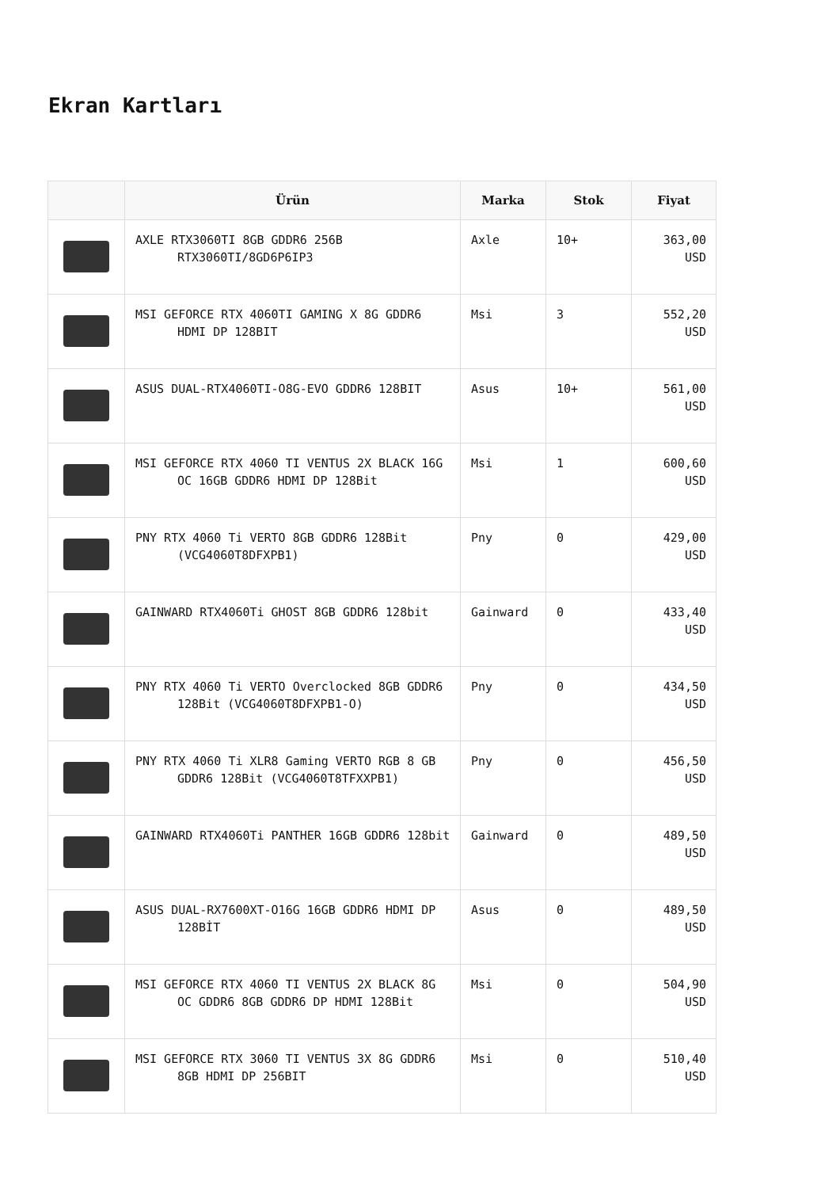Ekran Kartları
| | Ürün | Marka | Stok | Fiyat |
| --- | --- | --- | --- | --- |
| | AXLE RTX3060TI 8GB GDDR6 256B RTX3060TI/8GD6P6IP3 | Axle | 10+ | 363,00 USD |
| | MSI GEFORCE RTX 4060TI GAMING X 8G GDDR6 HDMI DP 128BIT | Msi | 3 | 552,20 USD |
| | ASUS DUAL-RTX4060TI-O8G-EVO GDDR6 128BIT | Asus | 10+ | 561,00 USD |
| | MSI GEFORCE RTX 4060 TI VENTUS 2X BLACK 16G OC 16GB GDDR6 HDMI DP 128Bit | Msi | 1 | 600,60 USD |
| | PNY RTX 4060 Ti VERTO 8GB GDDR6 128Bit (VCG4060T8DFXPB1) | Pny | 0 | 429,00 USD |
| | GAINWARD RTX4060Ti GHOST 8GB GDDR6 128bit | Gainward | 0 | 433,40 USD |
| | PNY RTX 4060 Ti VERTO Overclocked 8GB GDDR6 128Bit (VCG4060T8DFXPB1-O) | Pny | 0 | 434,50 USD |
| | PNY RTX 4060 Ti XLR8 Gaming VERTO RGB 8 GB GDDR6 128Bit (VCG4060T8TFXXPB1) | Pny | 0 | 456,50 USD |
| | GAINWARD RTX4060Ti PANTHER 16GB GDDR6 128bit | Gainward | 0 | 489,50 USD |
| | ASUS DUAL-RX7600XT-O16G 16GB GDDR6 HDMI DP 128BİT | Asus | 0 | 489,50 USD |
| | MSI GEFORCE RTX 4060 TI VENTUS 2X BLACK 8G OC GDDR6 8GB GDDR6 DP HDMI 128Bit | Msi | 0 | 504,90 USD |
| | MSI GEFORCE RTX 3060 TI VENTUS 3X 8G GDDR6 8GB HDMI DP 256BIT | Msi | 0 | 510,40 USD |